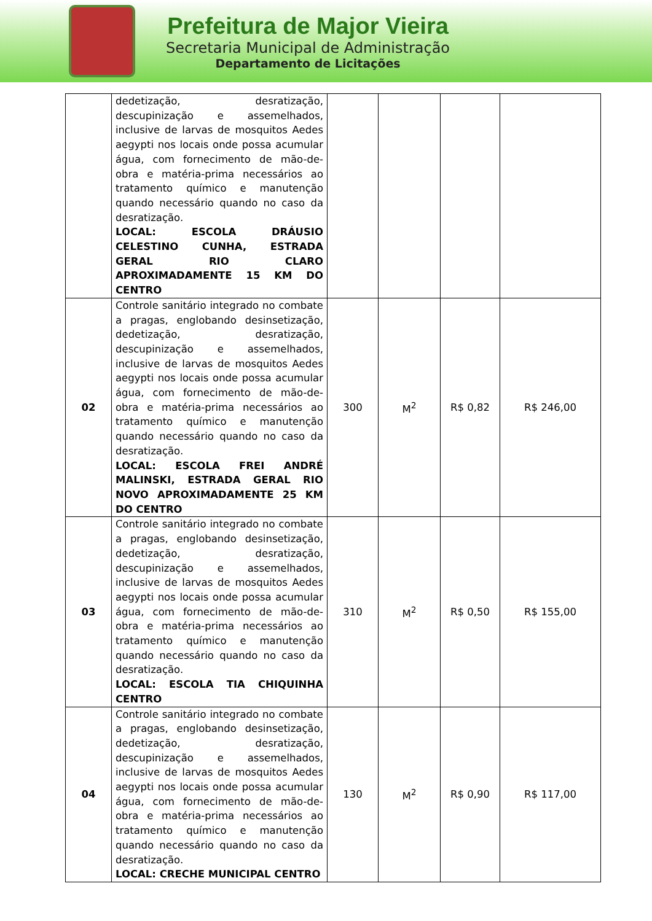Prefeitura de Major Vieira
Secretaria Municipal de Administração
Departamento de Licitações
| | dedetização, desratização, descupinização e assemelhados, inclusive de larvas de mosquitos Aedes aegypti nos locais onde possa acumular água, com fornecimento de mão-de-obra e matéria-prima necessários ao tratamento químico e manutenção quando necessário quando no caso da desratização. LOCAL: ESCOLA DRÁUSIO CELESTINO CUNHA, ESTRADA GERAL RIO CLARO APROXIMADAMENTE 15 KM DO CENTRO | | | | |
| 02 | Controle sanitário integrado no combate a pragas, englobando desinsetização, dedetização, desratização, descupinização e assemelhados, inclusive de larvas de mosquitos Aedes aegypti nos locais onde possa acumular água, com fornecimento de mão-de-obra e matéria-prima necessários ao tratamento químico e manutenção quando necessário quando no caso da desratização. LOCAL: ESCOLA FREI ANDRÉ MALINSKI, ESTRADA GERAL RIO NOVO APROXIMADAMENTE 25 KM DO CENTRO | 300 | M<sup>2</sup> | R$ 0,82 | R$ 246,00 |
| 03 | Controle sanitário integrado no combate a pragas, englobando desinsetização, dedetização, desratização, descupinização e assemelhados, inclusive de larvas de mosquitos Aedes aegypti nos locais onde possa acumular água, com fornecimento de mão-de-obra e matéria-prima necessários ao tratamento químico e manutenção quando necessário quando no caso da desratização. LOCAL: ESCOLA TIA CHIQUINHA CENTRO | 310 | M<sup>2</sup> | R$ 0,50 | R$ 155,00 |
| 04 | Controle sanitário integrado no combate a pragas, englobando desinsetização, dedetização, desratização, descupinização e assemelhados, inclusive de larvas de mosquitos Aedes aegypti nos locais onde possa acumular água, com fornecimento de mão-de-obra e matéria-prima necessários ao tratamento químico e manutenção quando necessário quando no caso da desratização. LOCAL: CRECHE MUNICIPAL CENTRO | 130 | M<sup>2</sup> | R$ 0,90 | R$ 117,00 |